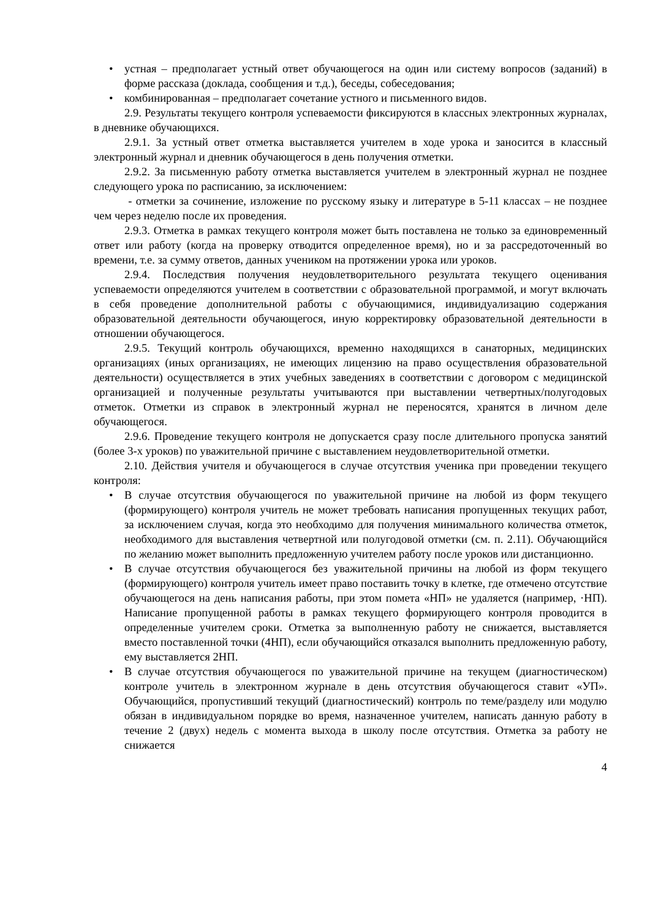• устная – предполагает устный ответ обучающегося на один или систему вопросов (заданий) в форме рассказа (доклада, сообщения и т.д.), беседы, собеседования;
• комбинированная – предполагает сочетание устного и письменного видов.
2.9. Результаты текущего контроля успеваемости фиксируются в классных электронных журналах, в дневнике обучающихся.
2.9.1. За устный ответ отметка выставляется учителем в ходе урока и заносится в классный электронный журнал и дневник обучающегося в день получения отметки.
2.9.2. За письменную работу отметка выставляется учителем в электронный журнал не позднее следующего урока по расписанию, за исключением:
- отметки за сочинение, изложение по русскому языку и литературе в 5-11 классах – не позднее чем через неделю после их проведения.
2.9.3. Отметка в рамках текущего контроля может быть поставлена не только за единовременный ответ или работу (когда на проверку отводится определенное время), но и за рассредоточенный во времени, т.е. за сумму ответов, данных учеником на протяжении урока или уроков.
2.9.4. Последствия получения неудовлетворительного результата текущего оценивания успеваемости определяются учителем в соответствии с образовательной программой, и могут включать в себя проведение дополнительной работы с обучающимися, индивидуализацию содержания образовательной деятельности обучающегося, иную корректировку образовательной деятельности в отношении обучающегося.
2.9.5. Текущий контроль обучающихся, временно находящихся в санаторных, медицинских организациях (иных организациях, не имеющих лицензию на право осуществления образовательной деятельности) осуществляется в этих учебных заведениях в соответствии с договором с медицинской организацией и полученные результаты учитываются при выставлении четвертных/полугодовых отметок. Отметки из справок в электронный журнал не переносятся, хранятся в личном деле обучающегося.
2.9.6. Проведение текущего контроля не допускается сразу после длительного пропуска занятий (более 3-х уроков) по уважительной причине с выставлением неудовлетворительной отметки.
2.10. Действия учителя и обучающегося в случае отсутствия ученика при проведении текущего контроля:
• В случае отсутствия обучающегося по уважительной причине на любой из форм текущего (формирующего) контроля учитель не может требовать написания пропущенных текущих работ, за исключением случая, когда это необходимо для получения минимального количества отметок, необходимого для выставления четвертной или полугодовой отметки (см. п. 2.11). Обучающийся по желанию может выполнить предложенную учителем работу после уроков или дистанционно.
• В случае отсутствия обучающегося без уважительной причины на любой из форм текущего (формирующего) контроля учитель имеет право поставить точку в клетке, где отмечено отсутствие обучающегося на день написания работы, при этом помета «НП» не удаляется (например, ·НП). Написание пропущенной работы в рамках текущего формирующего контроля проводится в определенные учителем сроки. Отметка за выполненную работу не снижается, выставляется вместо поставленной точки (4НП), если обучающийся отказался выполнить предложенную работу, ему выставляется 2НП.
• В случае отсутствия обучающегося по уважительной причине на текущем (диагностическом) контроле учитель в электронном журнале в день отсутствия обучающегося ставит «УП». Обучающийся, пропустивший текущий (диагностический) контроль по теме/разделу или модулю обязан в индивидуальном порядке во время, назначенное учителем, написать данную работу в течение 2 (двух) недель с момента выхода в школу после отсутствия. Отметка за работу не снижается
4